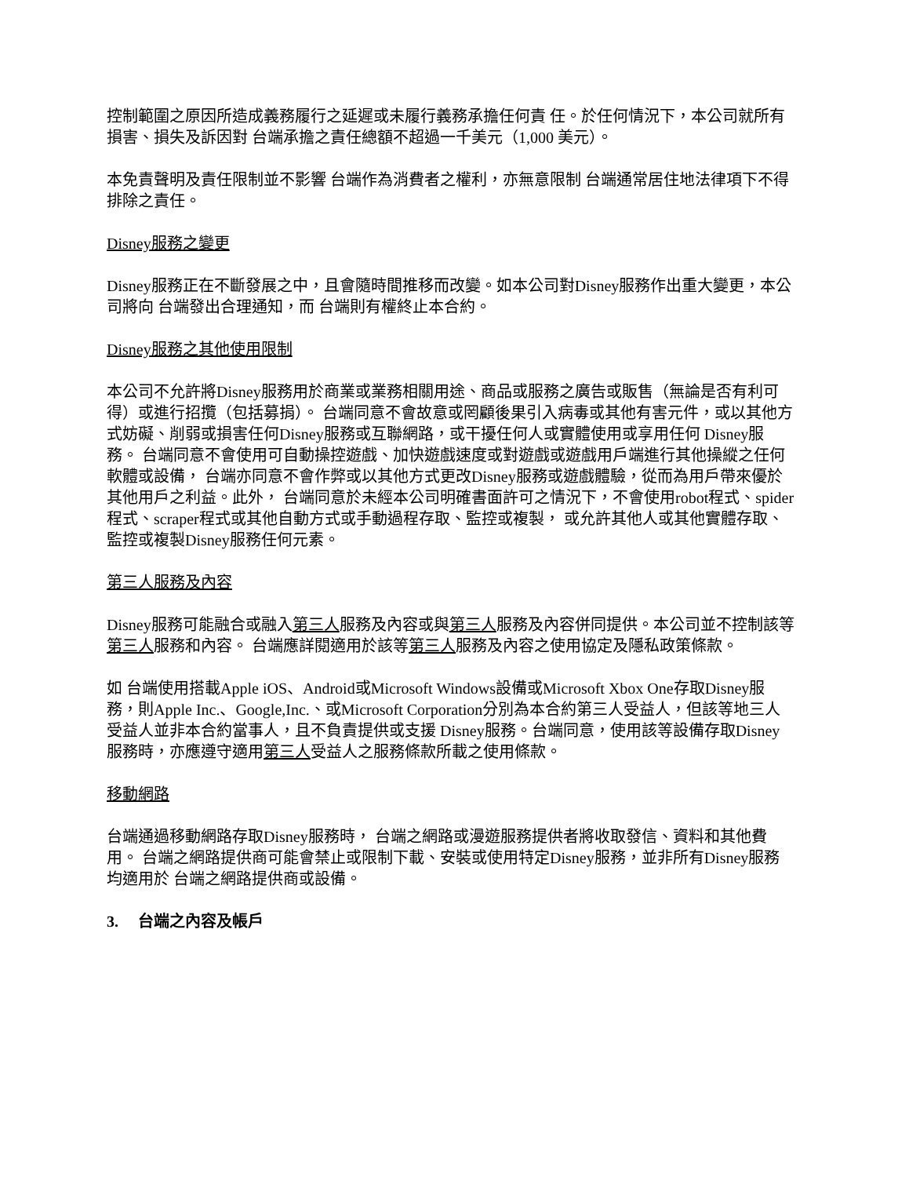控制範圍之原因所造成義務履行之延遲或未履行義務承擔任何責 任。於任何情況下，本公司就所有損害、損失及訴因對 台端承擔之責任總額不超過一千美元（1,000 美元）。
本免責聲明及責任限制並不影響 台端作為消費者之權利，亦無意限制 台端通常居住地法律項下不得排除之責任。
Disney服務之變更
Disney服務正在不斷發展之中，且會隨時間推移而改變。如本公司對Disney服務作出重大變更，本公司將向 台端發出合理通知，而 台端則有權終止本合約。
Disney服務之其他使用限制
本公司不允許將Disney服務用於商業或業務相關用途、商品或服務之廣告或販售（無論是否有利可得）或進行招攬（包括募捐）。 台端同意不會故意或罔顧後果引入病毒或其他有害元件，或以其他方式妨礙、削弱或損害任何Disney服務或互聯網路，或干擾任何人或實體使用或享用任何 Disney服務。 台端同意不會使用可自動操控遊戲、加快遊戲速度或對遊戲或遊戲用戶端進行其他操縱之任何軟體或設備， 台端亦同意不會作弊或以其他方式更改Disney服務或遊戲體驗，從而為用戶帶來優於其他用戶之利益。此外， 台端同意於未經本公司明確書面許可之情況下，不會使用robot程式、spider程式、scraper程式或其他自動方式或手動過程存取、監控或複製， 或允許其他人或其他實體存取、監控或複製Disney服務任何元素。
第三人服務及內容
Disney服務可能融合或融入第三人服務及內容或與第三人服務及內容併同提供。本公司並不控制該等第三人服務和內容。 台端應詳閱適用於該等第三人服務及內容之使用協定及隱私政策條款。
如 台端使用搭載Apple iOS、Android或Microsoft Windows設備或Microsoft Xbox One存取Disney服務，則Apple Inc.、Google,Inc.、或Microsoft Corporation分別為本合約第三人受益人，但該等地三人受益人並非本合約當事人，且不負責提供或支援 Disney服務。台端同意，使用該等設備存取Disney服務時，亦應遵守適用第三人受益人之服務條款所載之使用條款。
移動網路
台端通過移動網路存取Disney服務時， 台端之網路或漫遊服務提供者將收取發信、資料和其他費用。 台端之網路提供商可能會禁止或限制下載、安裝或使用特定Disney服務，並非所有Disney服務均適用於 台端之網路提供商或設備。
3. 台端之內容及帳戶